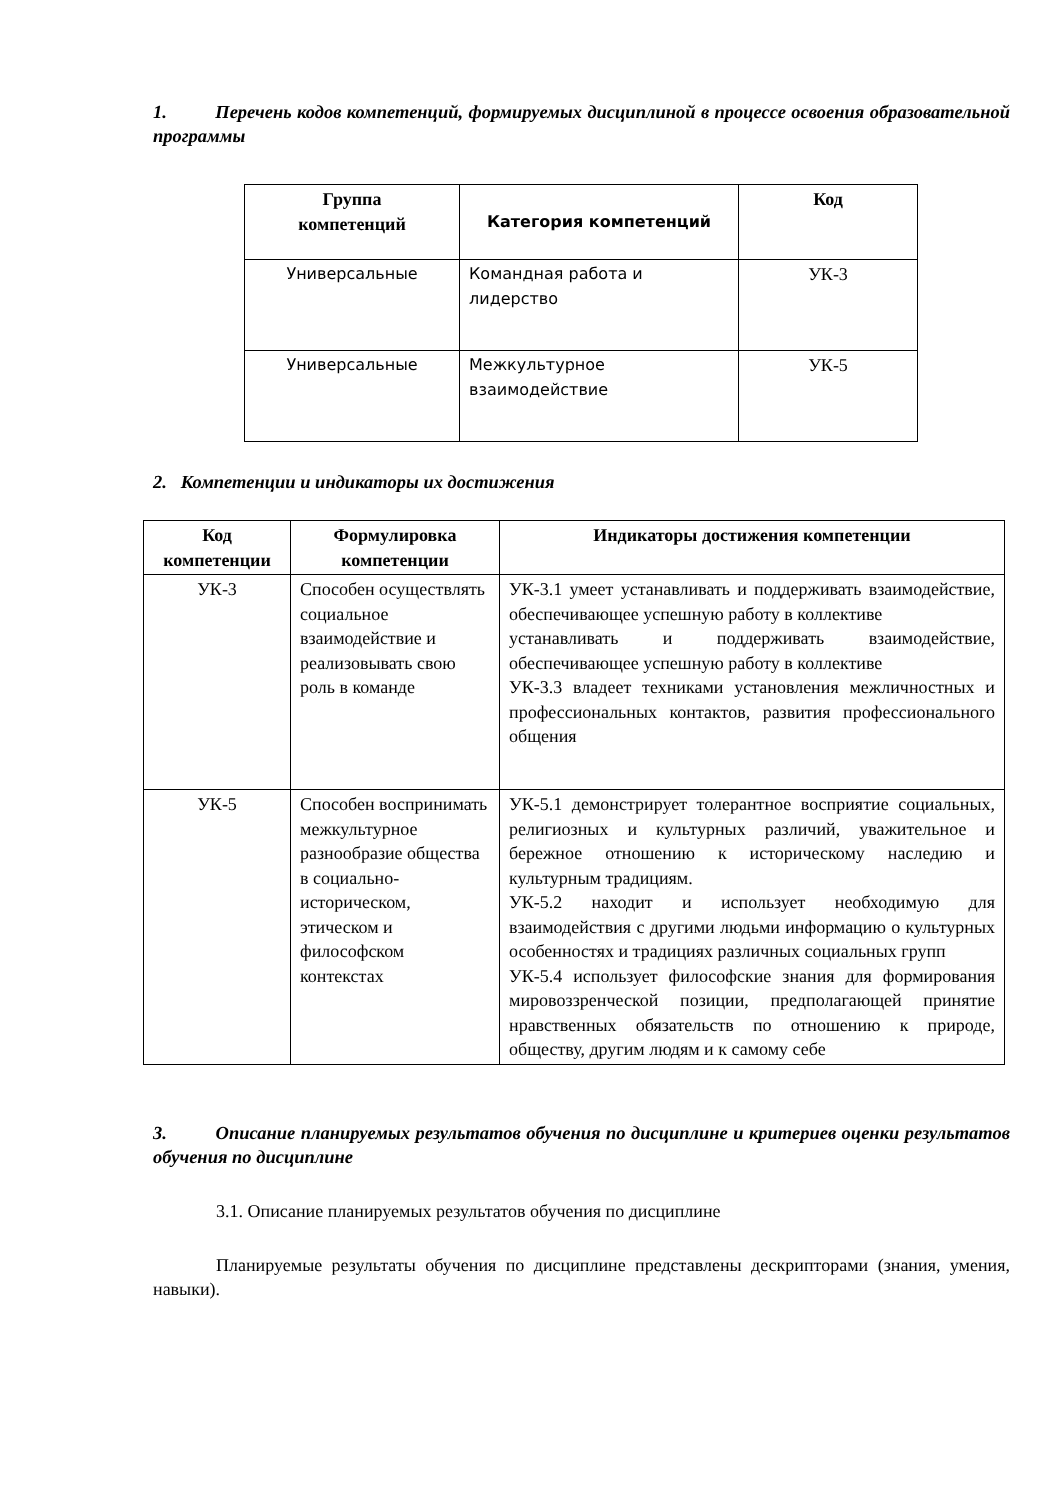1. Перечень кодов компетенций, формируемых дисциплиной в процессе освоения образовательной программы
| Группа компетенций | Категория компетенций | Код |
| --- | --- | --- |
| Универсальные | Командная работа и лидерство | УК-3 |
| Универсальные | Межкультурное взаимодействие | УК-5 |
2. Компетенции и индикаторы их достижения
| Код компетенции | Формулировка компетенции | Индикаторы достижения компетенции |
| --- | --- | --- |
| УК-3 | Способен осуществлять социальное взаимодействие и реализовывать свою роль в команде | УК-3.1 умеет устанавливать и поддерживать взаимодействие, обеспечивающее успешную работу в коллективе устанавливать и поддерживать взаимодействие, обеспечивающее успешную работу в коллективе УК-3.3 владеет техниками установления межличностных и профессиональных контактов, развития профессионального общения |
| УК-5 | Способен воспринимать межкультурное разнообразие общества в социально-историческом, этическом и философском контекстах | УК-5.1 демонстрирует толерантное восприятие социальных, религиозных и культурных различий, уважительное и бережное отношению к историческому наследию и культурным традициям. УК-5.2 находит и использует необходимую для взаимодействия с другими людьми информацию о культурных особенностях и традициях различных социальных групп УК-5.4 использует философские знания для формирования мировоззренческой позиции, предполагающей принятие нравственных обязательств по отношению к природе, обществу, другим людям и к самому себе |
3. Описание планируемых результатов обучения по дисциплине и критериев оценки результатов обучения по дисциплине
3.1. Описание планируемых результатов обучения по дисциплине
Планируемые результаты обучения по дисциплине представлены дескрипторами (знания, умения, навыки).